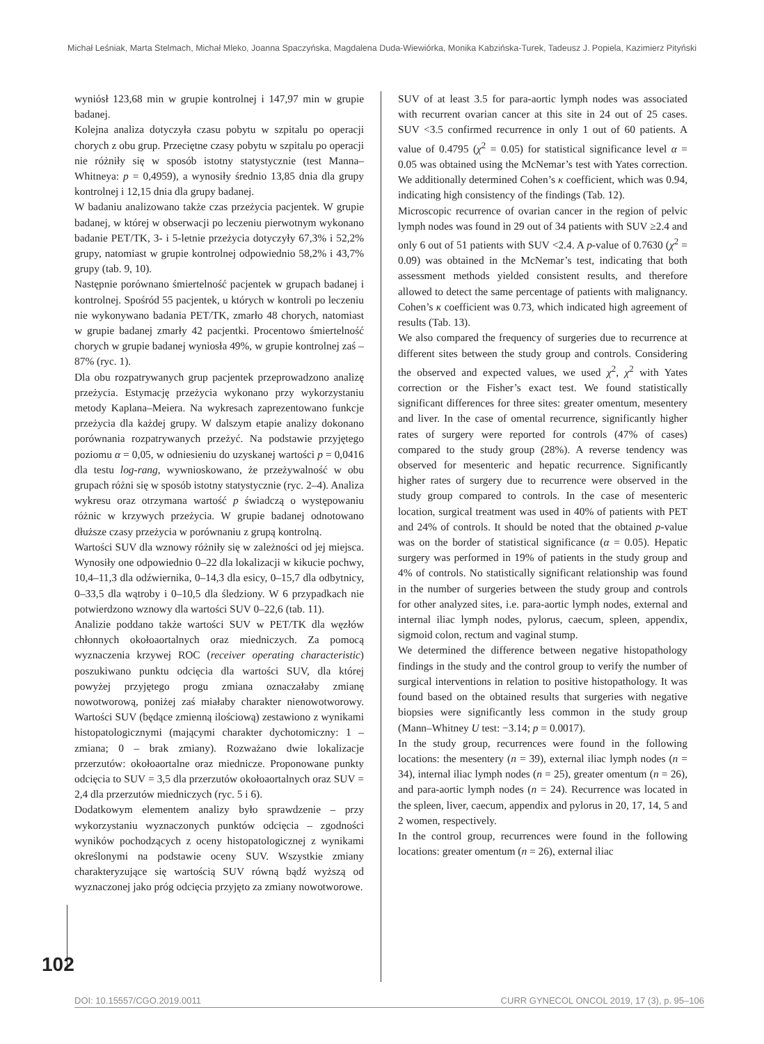Michał Leśniak, Marta Stelmach, Michał Mleko, Joanna Spaczyńska, Magdalena Duda-Wiewiórka, Monika Kabzińska-Turek, Tadeusz J. Popiela, Kazimierz Pityński
wyniósł 123,68 min w grupie kontrolnej i 147,97 min w grupie badanej.
Kolejna analiza dotyczyła czasu pobytu w szpitalu po operacji chorych z obu grup. Przeciętne czasy pobytu w szpitalu po operacji nie różniły się w sposób istotny statystycznie (test Manna–Whitneya: p = 0,4959), a wynosiły średnio 13,85 dnia dla grupy kontrolnej i 12,15 dnia dla grupy badanej.
W badaniu analizowano także czas przeżycia pacjentek. W grupie badanej, w której w obserwacji po leczeniu pierwotnym wykonano badanie PET/TK, 3- i 5-letnie przeżycia dotyczyły 67,3% i 52,2% grupy, natomiast w grupie kontrolnej odpowiednio 58,2% i 43,7% grupy (tab. 9, 10).
Następnie porównano śmiertelność pacjentek w grupach badanej i kontrolnej. Spośród 55 pacjentek, u których w kontroli po leczeniu nie wykonywano badania PET/TK, zmarło 48 chorych, natomiast w grupie badanej zmarły 42 pacjentki. Procentowo śmiertelność chorych w grupie badanej wyniosła 49%, w grupie kontrolnej zaś – 87% (ryc. 1).
Dla obu rozpatrywanych grup pacjentek przeprowadzono analizę przeżycia. Estymację przeżycia wykonano przy wykorzystaniu metody Kaplana–Meiera. Na wykresach zaprezentowano funkcje przeżycia dla każdej grupy. W dalszym etapie analizy dokonano porównania rozpatrywanych przeżyć. Na podstawie przyjętego poziomu α = 0,05, w odniesieniu do uzyskanej wartości p = 0,0416 dla testu log-rang, wywnioskowano, że przeżywalność w obu grupach różni się w sposób istotny statystycznie (ryc. 2–4). Analiza wykresu oraz otrzymana wartość p świadczą o występowaniu różnic w krzywych przeżycia. W grupie badanej odnotowano dłuższe czasy przeżycia w porównaniu z grupą kontrolną.
Wartości SUV dla wznowy różniły się w zależności od jej miejsca. Wynosiły one odpowiednio 0–22 dla lokalizacji w kikucie pochwy, 10,4–11,3 dla odźwiernika, 0–14,3 dla esicy, 0–15,7 dla odbytnicy, 0–33,5 dla wątroby i 0–10,5 dla śledziony. W 6 przypadkach nie potwierdzono wznowy dla wartości SUV 0–22,6 (tab. 11).
Analizie poddano także wartości SUV w PET/TK dla węzłów chłonnych okołoaortalnych oraz miedniczych. Za pomocą wyznaczenia krzywej ROC (receiver operating characteristic) poszukiwano punktu odcięcia dla wartości SUV, dla której powyżej przyjętego progu zmiana oznaczałaby zmianę nowotworową, poniżej zaś miałaby charakter nienowotworowy. Wartości SUV (będące zmienną ilościową) zestawiono z wynikami histopatologicznymi (mającymi charakter dychotomiczny: 1 – zmiana; 0 – brak zmiany). Rozważano dwie lokalizacje przerzutów: okołoaortalne oraz miednicze. Proponowane punkty odcięcia to SUV = 3,5 dla przerzutów okołoaortalnych oraz SUV = 2,4 dla przerzutów miedniczych (ryc. 5 i 6).
Dodatkowym elementem analizy było sprawdzenie – przy wykorzystaniu wyznaczonych punktów odcięcia – zgodności wyników pochodzących z oceny histopatologicznej z wynikami określonymi na podstawie oceny SUV. Wszystkie zmiany charakteryzujące się wartością SUV równą bądź wyższą od wyznaczonej jako próg odcięcia przyjęto za zmiany nowotworowe.
SUV of at least 3.5 for para-aortic lymph nodes was associated with recurrent ovarian cancer at this site in 24 out of 25 cases. SUV <3.5 confirmed recurrence in only 1 out of 60 patients. A value of 0.4795 (χ<sup>2</sup> = 0.05) for statistical significance level α = 0.05 was obtained using the McNemar’s test with Yates correction. We additionally determined Cohen’s κ coefficient, which was 0.94, indicating high consistency of the findings (Tab. 12).
Microscopic recurrence of ovarian cancer in the region of pelvic lymph nodes was found in 29 out of 34 patients with SUV ≥2.4 and only 6 out of 51 patients with SUV <2.4. A p-value of 0.7630 (χ<sup>2</sup> = 0.09) was obtained in the McNemar’s test, indicating that both assessment methods yielded consistent results, and therefore allowed to detect the same percentage of patients with malignancy. Cohen’s κ coefficient was 0.73, which indicated high agreement of results (Tab. 13).
We also compared the frequency of surgeries due to recurrence at different sites between the study group and controls. Considering the observed and expected values, we used χ<sup>2</sup>, χ<sup>2</sup> with Yates correction or the Fisher’s exact test. We found statistically significant differences for three sites: greater omentum, mesentery and liver. In the case of omental recurrence, significantly higher rates of surgery were reported for controls (47% of cases) compared to the study group (28%). A reverse tendency was observed for mesenteric and hepatic recurrence. Significantly higher rates of surgery due to recurrence were observed in the study group compared to controls. In the case of mesenteric location, surgical treatment was used in 40% of patients with PET and 24% of controls. It should be noted that the obtained p-value was on the border of statistical significance (α = 0.05). Hepatic surgery was performed in 19% of patients in the study group and 4% of controls. No statistically significant relationship was found in the number of surgeries between the study group and controls for other analyzed sites, i.e. para-aortic lymph nodes, external and internal iliac lymph nodes, pylorus, caecum, spleen, appendix, sigmoid colon, rectum and vaginal stump.
We determined the difference between negative histopathology findings in the study and the control group to verify the number of surgical interventions in relation to positive histopathology. It was found based on the obtained results that surgeries with negative biopsies were significantly less common in the study group (Mann–Whitney U test: −3.14; p = 0.0017).
In the study group, recurrences were found in the following locations: the mesentery (n = 39), external iliac lymph nodes (n = 34), internal iliac lymph nodes (n = 25), greater omentum (n = 26), and para-aortic lymph nodes (n = 24). Recurrence was located in the spleen, liver, caecum, appendix and pylorus in 20, 17, 14, 5 and 2 women, respectively.
In the control group, recurrences were found in the following locations: greater omentum (n = 26), external iliac
102
DOI: 10.15557/CGO.2019.0011 CURR GYNECOL ONCOL 2019, 17 (3), p. 95–106